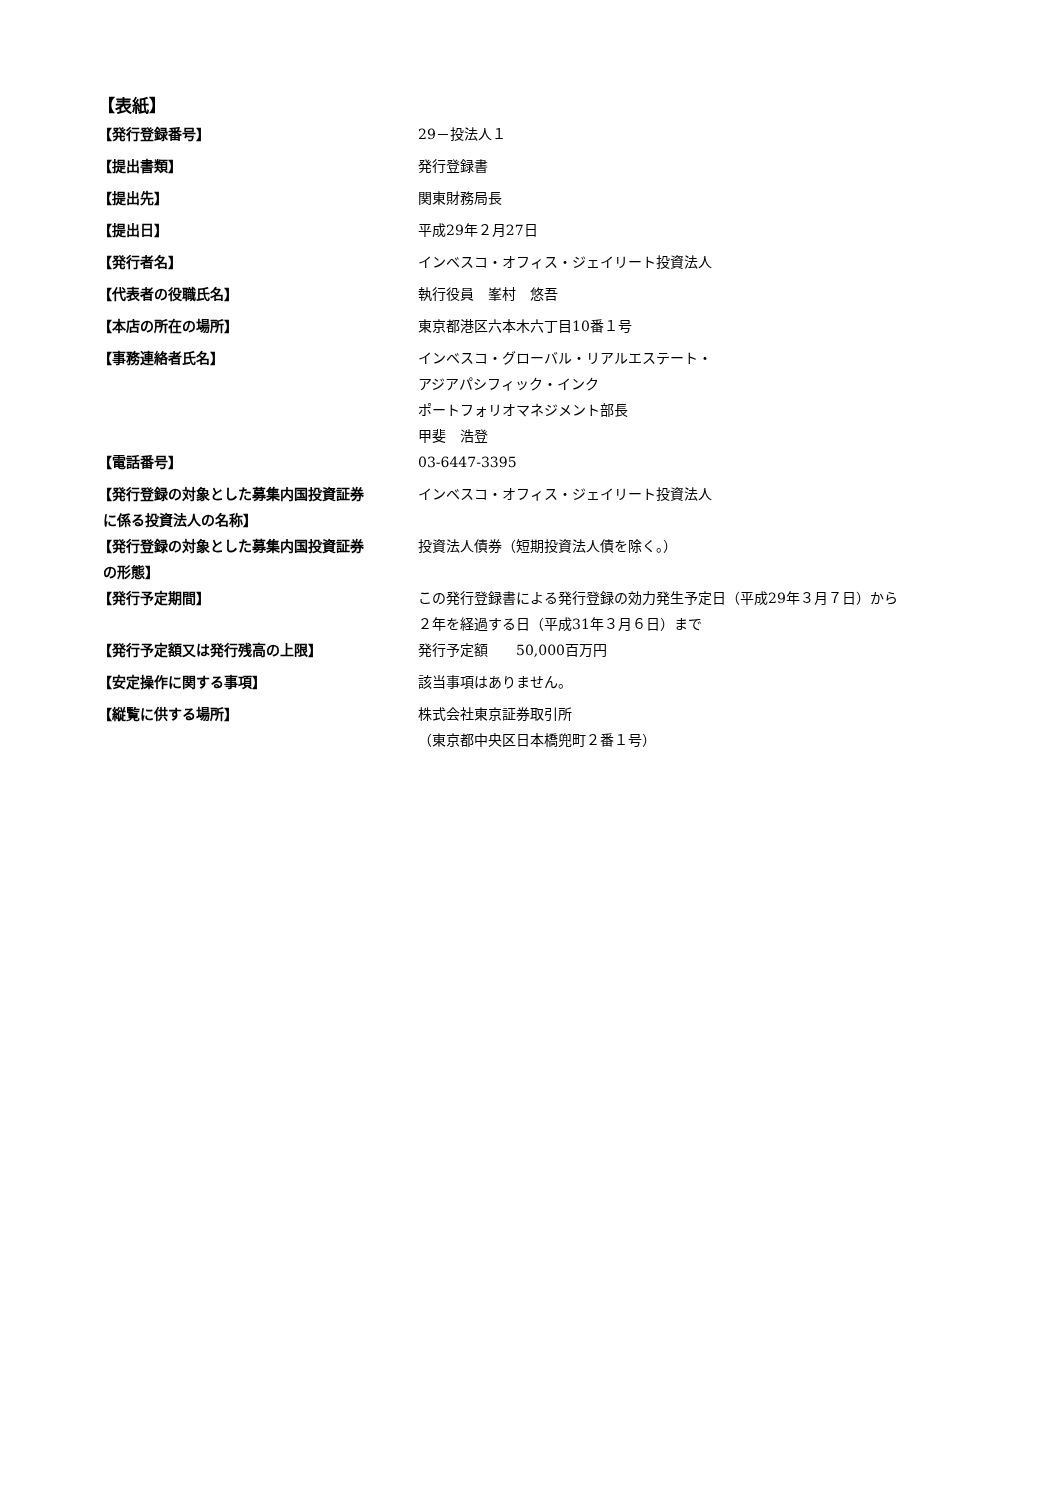【表紙】
| 【発行登録番号】 | 29－投法人１ |
| 【提出書類】 | 発行登録書 |
| 【提出先】 | 関東財務局長 |
| 【提出日】 | 平成29年２月27日 |
| 【発行者名】 | インベスコ・オフィス・ジェイリート投資法人 |
| 【代表者の役職氏名】 | 執行役員 峯村 悠吾 |
| 【本店の所在の場所】 | 東京都港区六本木六丁目10番１号 |
| 【事務連絡者氏名】 | インベスコ・グローバル・リアルエステート・ アジアパシフィック・インク ポートフォリオマネジメント部長 甲斐 浩登 |
| 【電話番号】 | 03-6447-3395 |
| 【発行登録の対象とした募集内国投資証券 に係る投資法人の名称】 | インベスコ・オフィス・ジェイリート投資法人 |
| 【発行登録の対象とした募集内国投資証券 の形態】 | 投資法人債券（短期投資法人債を除く。） |
| 【発行予定期間】 | この発行登録書による発行登録の効力発生予定日（平成29年３月７日）から ２年を経過する日（平成31年３月６日）まで |
| 【発行予定額又は発行残高の上限】 | 発行予定額 50,000百万円 |
| 【安定操作に関する事項】 | 該当事項はありません。 |
| 【縦覧に供する場所】 | 株式会社東京証券取引所 （東京都中央区日本橋兜町２番１号） |